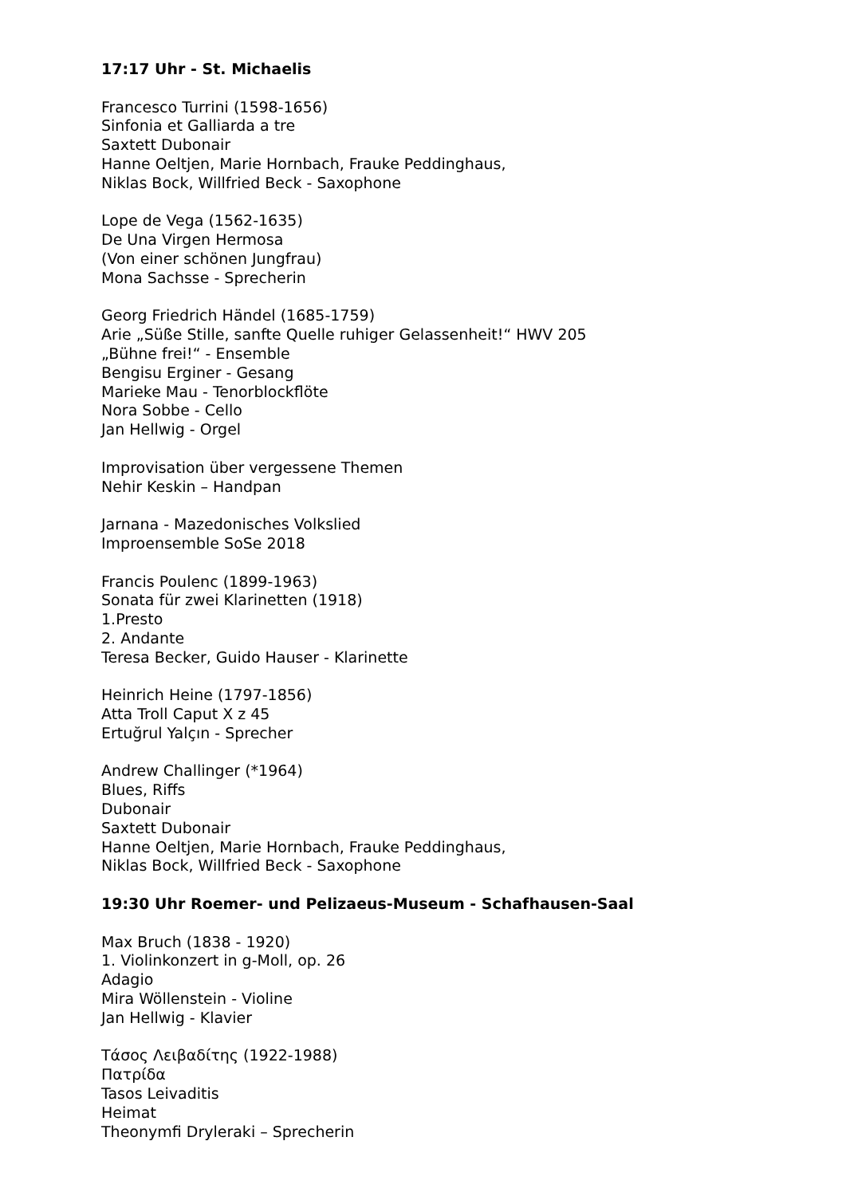17:17 Uhr - St. Michaelis
Francesco Turrini (1598-1656)
Sinfonia et Galliarda a tre
Saxtett Dubonair
Hanne Oeltjen, Marie Hornbach, Frauke Peddinghaus,
Niklas Bock, Willfried Beck - Saxophone
Lope de Vega (1562-1635)
De Una Virgen Hermosa
(Von einer schönen Jungfrau)
Mona Sachsse - Sprecherin
Georg Friedrich Händel (1685-1759)
Arie „Süße Stille, sanfte Quelle ruhiger Gelassenheit!“ HWV 205
„Bühne frei!“ - Ensemble
Bengisu Erginer - Gesang
Marieke Mau - Tenorblockflöte
Nora Sobbe - Cello
Jan Hellwig - Orgel
Improvisation über vergessene Themen
Nehir Keskin – Handpan
Jarnana - Mazedonisches Volkslied
Improensemble SoSe 2018
Francis Poulenc (1899-1963)
Sonata für zwei Klarinetten (1918)
1.Presto
2. Andante
Teresa Becker, Guido Hauser - Klarinette
Heinrich Heine (1797-1856)
Atta Troll Caput X z 45
Ertuğrul Yalçın - Sprecher
Andrew Challinger (*1964)
Blues, Riffs
Dubonair
Saxtett Dubonair
Hanne Oeltjen, Marie Hornbach, Frauke Peddinghaus,
Niklas Bock, Willfried Beck - Saxophone
19:30 Uhr Roemer- und Pelizaeus-Museum - Schafhausen-Saal
Max Bruch (1838 - 1920)
1. Violinkonzert in g-Moll, op. 26
Adagio
Mira Wöllenstein - Violine
Jan Hellwig - Klavier
Τάσος Λειβαδίτης (1922-1988)
Πατρίδα
Tasos Leivaditis
Heimat
Theonymfi Dryleraki – Sprecherin